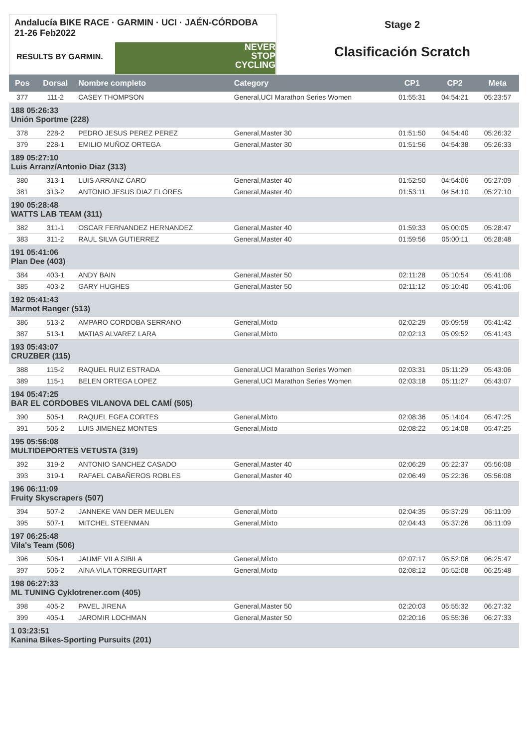Andalucía BIKE RACE · GARMIN · UCI · JAÉN-CÓRDOBA 21-26 Feb2022
RESULTS BY GARMIN.
NEVER
STOP
CYCLING
Stage 2
Clasificación Scratch
| Pos | Dorsal | Nombre completo | Category | CP1 | CP2 | Meta |
| --- | --- | --- | --- | --- | --- | --- |
| 377 | 111-2 | CASEY THOMPSON | General,UCI Marathon Series Women | 01:55:31 | 04:54:21 | 05:23:57 |
| 188 05:26:33 Unión Sportme (228) | | | | | | |
| 378 | 228-2 | PEDRO JESUS PEREZ PEREZ | General,Master 30 | 01:51:50 | 04:54:40 | 05:26:32 |
| 379 | 228-1 | EMILIO MUÑOZ ORTEGA | General,Master 30 | 01:51:56 | 04:54:38 | 05:26:33 |
| 189 05:27:10 Luis Arranz/Antonio Diaz (313) | | | | | | |
| 380 | 313-1 | LUIS ARRANZ CARO | General,Master 40 | 01:52:50 | 04:54:06 | 05:27:09 |
| 381 | 313-2 | ANTONIO JESUS DIAZ FLORES | General,Master 40 | 01:53:11 | 04:54:10 | 05:27:10 |
| 190 05:28:48 WATTS LAB TEAM (311) | | | | | | |
| 382 | 311-1 | OSCAR FERNANDEZ HERNANDEZ | General,Master 40 | 01:59:33 | 05:00:05 | 05:28:47 |
| 383 | 311-2 | RAUL SILVA GUTIERREZ | General,Master 40 | 01:59:56 | 05:00:11 | 05:28:48 |
| 191 05:41:06 Plan Dee (403) | | | | | | |
| 384 | 403-1 | ANDY BAIN | General,Master 50 | 02:11:28 | 05:10:54 | 05:41:06 |
| 385 | 403-2 | GARY HUGHES | General,Master 50 | 02:11:12 | 05:10:40 | 05:41:06 |
| 192 05:41:43 Marmot Ranger (513) | | | | | | |
| 386 | 513-2 | AMPARO CORDOBA SERRANO | General,Mixto | 02:02:29 | 05:09:59 | 05:41:42 |
| 387 | 513-1 | MATIAS ALVAREZ LARA | General,Mixto | 02:02:13 | 05:09:52 | 05:41:43 |
| 193 05:43:07 CRUZBER (115) | | | | | | |
| 388 | 115-2 | RAQUEL RUIZ ESTRADA | General,UCI Marathon Series Women | 02:03:31 | 05:11:29 | 05:43:06 |
| 389 | 115-1 | BELEN ORTEGA LOPEZ | General,UCI Marathon Series Women | 02:03:18 | 05:11:27 | 05:43:07 |
| 194 05:47:25 BAR EL CORDOBES VILANOVA DEL CAMÍ (505) | | | | | | |
| 390 | 505-1 | RAQUEL EGEA CORTES | General,Mixto | 02:08:36 | 05:14:04 | 05:47:25 |
| 391 | 505-2 | LUIS JIMENEZ MONTES | General,Mixto | 02:08:22 | 05:14:08 | 05:47:25 |
| 195 05:56:08 MULTIDEPORTES VETUSTA (319) | | | | | | |
| 392 | 319-2 | ANTONIO SANCHEZ CASADO | General,Master 40 | 02:06:29 | 05:22:37 | 05:56:08 |
| 393 | 319-1 | RAFAEL CABAÑEROS ROBLES | General,Master 40 | 02:06:49 | 05:22:36 | 05:56:08 |
| 196 06:11:09 Fruity Skyscrapers (507) | | | | | | |
| 394 | 507-2 | JANNEKE VAN DER MEULEN | General,Mixto | 02:04:35 | 05:37:29 | 06:11:09 |
| 395 | 507-1 | MITCHEL STEENMAN | General,Mixto | 02:04:43 | 05:37:26 | 06:11:09 |
| 197 06:25:48 Vila's Team (506) | | | | | | |
| 396 | 506-1 | JAUME VILA SIBILA | General,Mixto | 02:07:17 | 05:52:06 | 06:25:47 |
| 397 | 506-2 | AINA VILA TORREGUITART | General,Mixto | 02:08:12 | 05:52:08 | 06:25:48 |
| 198 06:27:33 ML TUNING Cyklotrener.com (405) | | | | | | |
| 398 | 405-2 | PAVEL JIRENA | General,Master 50 | 02:20:03 | 05:55:32 | 06:27:32 |
| 399 | 405-1 | JAROMIR LOCHMAN | General,Master 50 | 02:20:16 | 05:55:36 | 06:27:33 |
| 1 03:23:51 Kanina Bikes-Sporting Pursuits (201) | | | | | | |